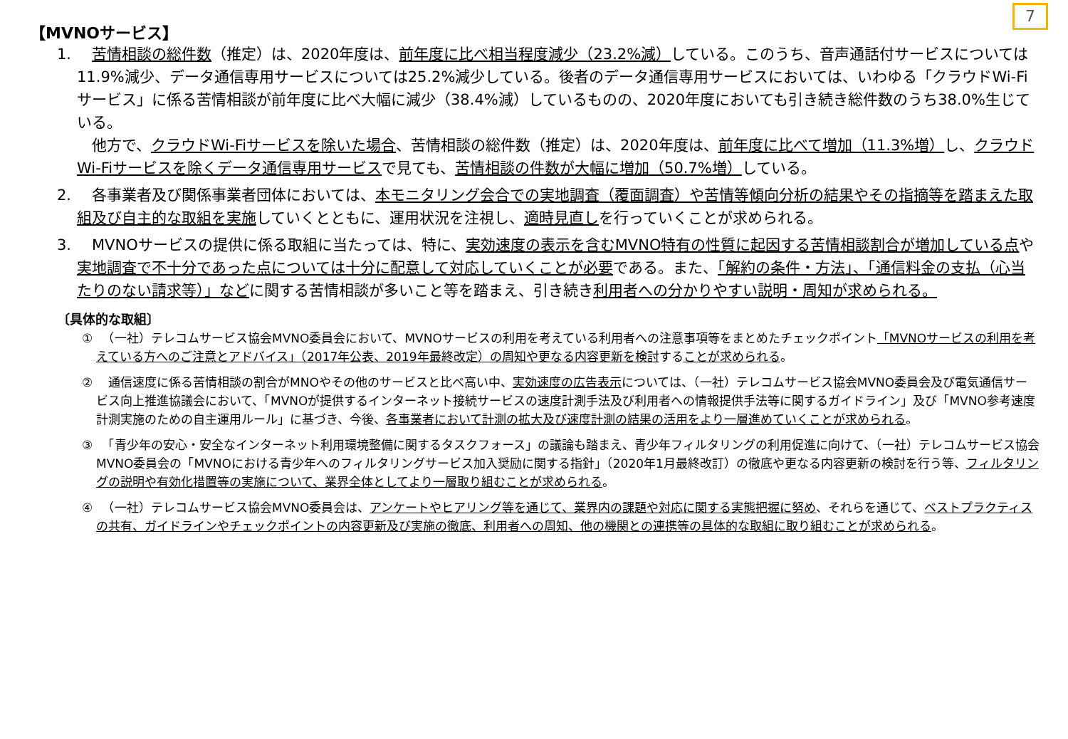7
【MVNOサービス】
1. 苦情相談の総件数（推定）は、2020年度は、前年度に比べ相当程度減少（23.2%減）している。このうち、音声通話付サービスについては11.9%減少、データ通信専用サービスについては25.2%減少している。後者のデータ通信専用サービスにおいては、いわゆる「クラウドWi-Fiサービス」に係る苦情相談が前年度に比べ大幅に減少（38.4%減）しているものの、2020年度においても引き続き総件数のうち38.0%生じている。
　他方で、クラウドWi-Fiサービスを除いた場合、苦情相談の総件数（推定）は、2020年度は、前年度に比べて増加（11.3%増）し、クラウドWi-Fiサービスを除くデータ通信専用サービスで見ても、苦情相談の件数が大幅に増加（50.7%増）している。
2. 　各事業者及び関係事業者団体においては、本モニタリング会合での実地調査（覆面調査）や苦情等傾向分析の結果やその指摘等を踏まえた取組及び自主的な取組を実施していくとともに、運用状況を注視し、適時見直しを行っていくことが求められる。
3. 　MVNOサービスの提供に係る取組に当たっては、特に、実効速度の表示を含むMVNO特有の性質に起因する苦情相談割合が増加している点や実地調査で不十分であった点については十分に配意して対応していくことが必要である。また、「解約の条件・方法」、「通信料金の支払（心当たりのない請求等）」などに関する苦情相談が多いこと等を踏まえ、引き続き利用者への分かりやすい説明・周知が求められる。
〔具体的な取組〕
① 　（一社）テレコムサービス協会MVNO委員会において、MVNOサービスの利用を考えている利用者への注意事項等をまとめたチェックポイント「MVNOサービスの利用を考えている方へのご注意とアドバイス」（2017年公表、2019年最終改定）の周知や更なる内容更新を検討することが求められる。
② 　通信速度に係る苦情相談の割合がMNOやその他のサービスと比べ高い中、実効速度の広告表示については、（一社）テレコムサービス協会MVNO委員会及び電気通信サービス向上推進協議会において、「MVNOが提供するインターネット接続サービスの速度計測手法及び利用者への情報提供手法等に関するガイドライン」及び「MVNO参考速度計測実施のための自主運用ルール」に基づき、今後、各事業者において計測の拡大及び速度計測の結果の活用をより一層進めていくことが求められる。
③ 　「青少年の安心・安全なインターネット利用環境整備に関するタスクフォース」の議論も踏まえ、青少年フィルタリングの利用促進に向けて、（一社）テレコムサービス協会MVNO委員会の「MVNOにおける青少年へのフィルタリングサービス加入奨励に関する指針」（2020年1月最終改訂）の徹底や更なる内容更新の検討を行う等、フィルタリングの説明や有効化措置等の実施について、業界全体としてより一層取り組むことが求められる。
④ 　（一社）テレコムサービス協会MVNO委員会は、アンケートやヒアリング等を通じて、業界内の課題や対応に関する実態把握に努め、それらを通じて、ベストプラクティスの共有、ガイドラインやチェックポイントの内容更新及び実施の徹底、利用者への周知、他の機関との連携等の具体的な取組に取り組むことが求められる。